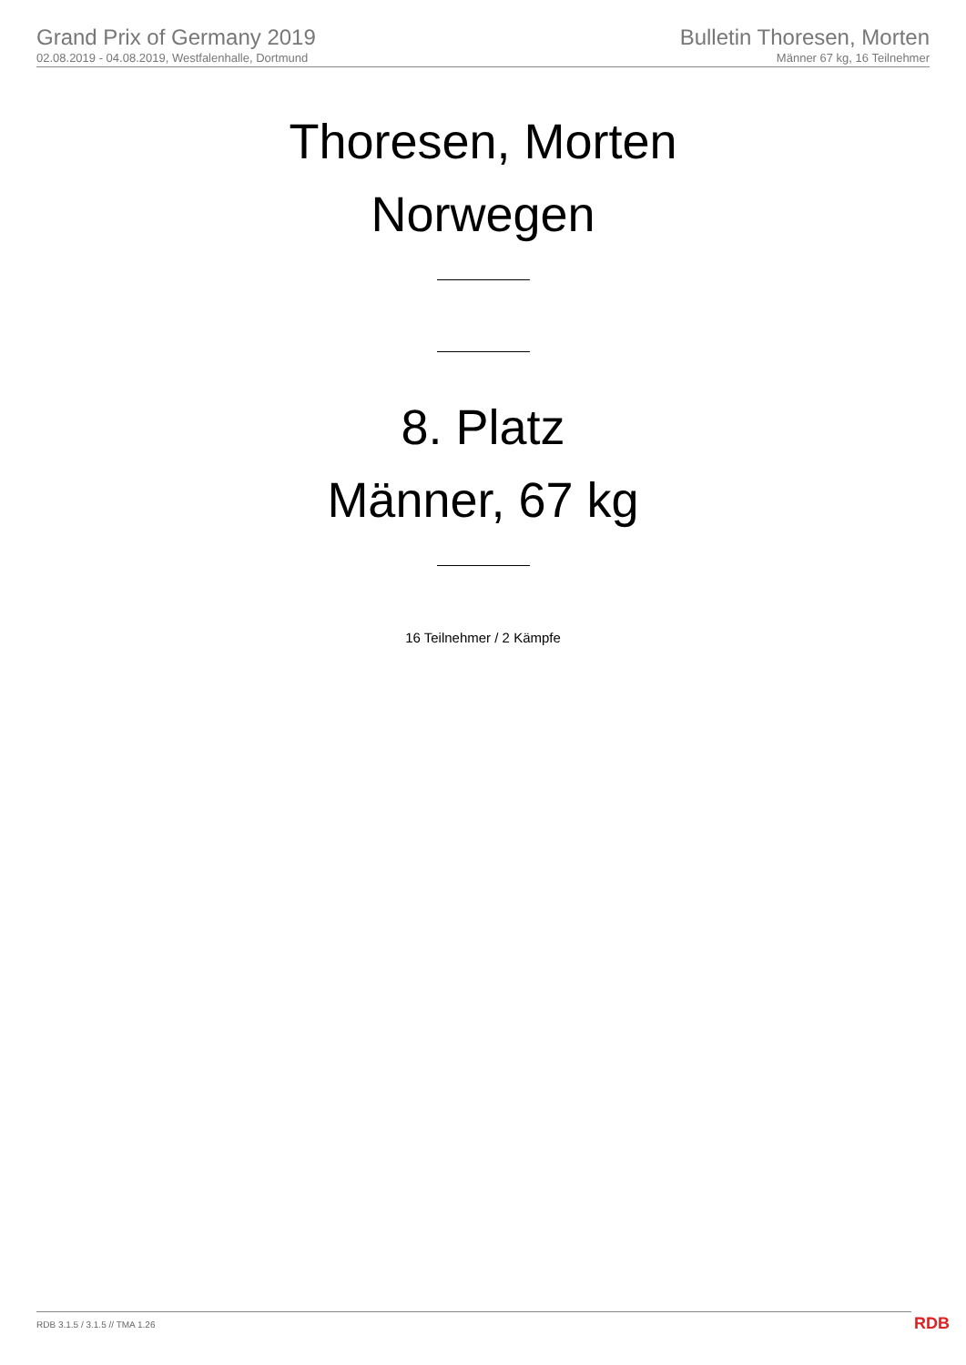Grand Prix of Germany 2019
02.08.2019 - 04.08.2019, Westfalenhalle, Dortmund
Bulletin Thoresen, Morten
Männer 67 kg, 16 Teilnehmer
Thoresen, Morten
Norwegen
8. Platz
Männer, 67 kg
16 Teilnehmer / 2 Kämpfe
RDB 3.1.5 / 3.1.5 // TMA 1.26 RDB